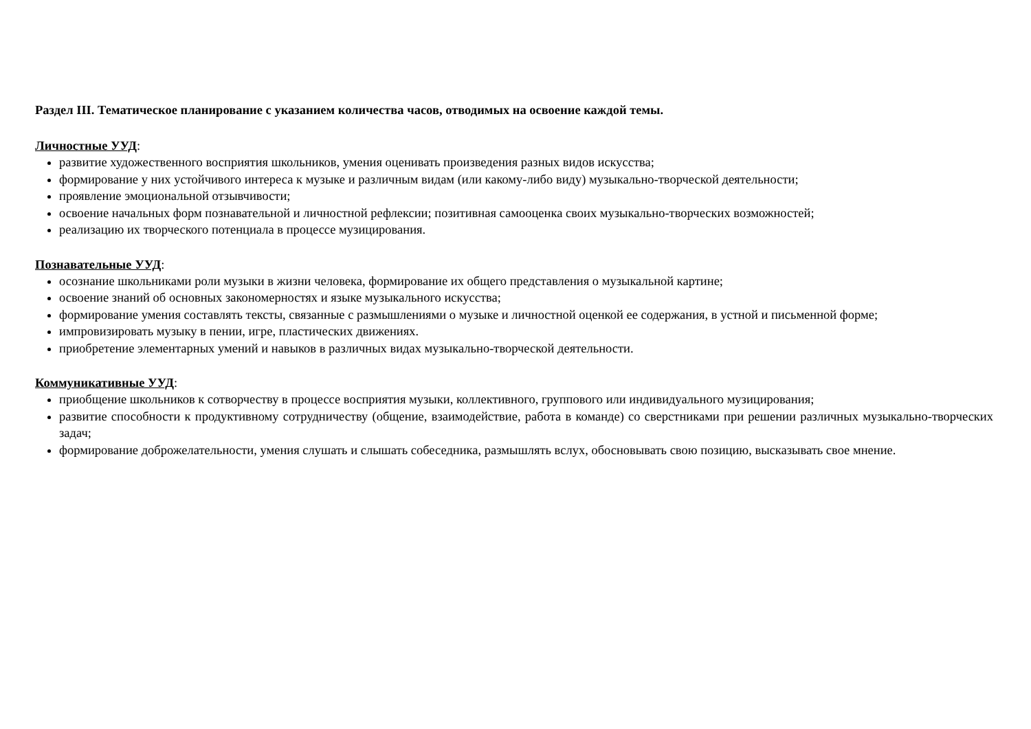Раздел III. Тематическое планирование с указанием количества часов, отводимых на освоение каждой темы.
Личностные УУД:
развитие художественного восприятия школьников, умения оценивать произведения разных видов искусства;
формирование у них устойчивого интереса к музыке и различным видам (или какому-либо виду) музыкально-творческой деятельности;
проявление эмоциональной отзывчивости;
освоение начальных форм познавательной и личностной рефлексии; позитивная самооценка своих музыкально-творческих возможностей;
реализацию их творческого потенциала в процессе музицирования.
Познавательные УУД:
осознание школьниками роли музыки в жизни человека, формирование их общего представления о музыкальной картине;
освоение знаний об основных закономерностях и языке музыкального искусства;
формирование умения составлять тексты, связанные с размышлениями о музыке и личностной оценкой ее содержания, в устной и письменной форме;
импровизировать музыку в пении, игре, пластических движениях.
приобретение элементарных умений и навыков в различных видах музыкально-творческой деятельности.
Коммуникативные УУД:
приобщение школьников к сотворчеству в процессе восприятия музыки, коллективного, группового или индивидуального музицирования;
развитие способности к продуктивному сотрудничеству (общение, взаимодействие, работа в команде) со сверстниками при решении различных музыкально-творческих задач;
формирование доброжелательности, умения слушать и слышать собеседника, размышлять вслух, обосновывать свою позицию, высказывать свое мнение.